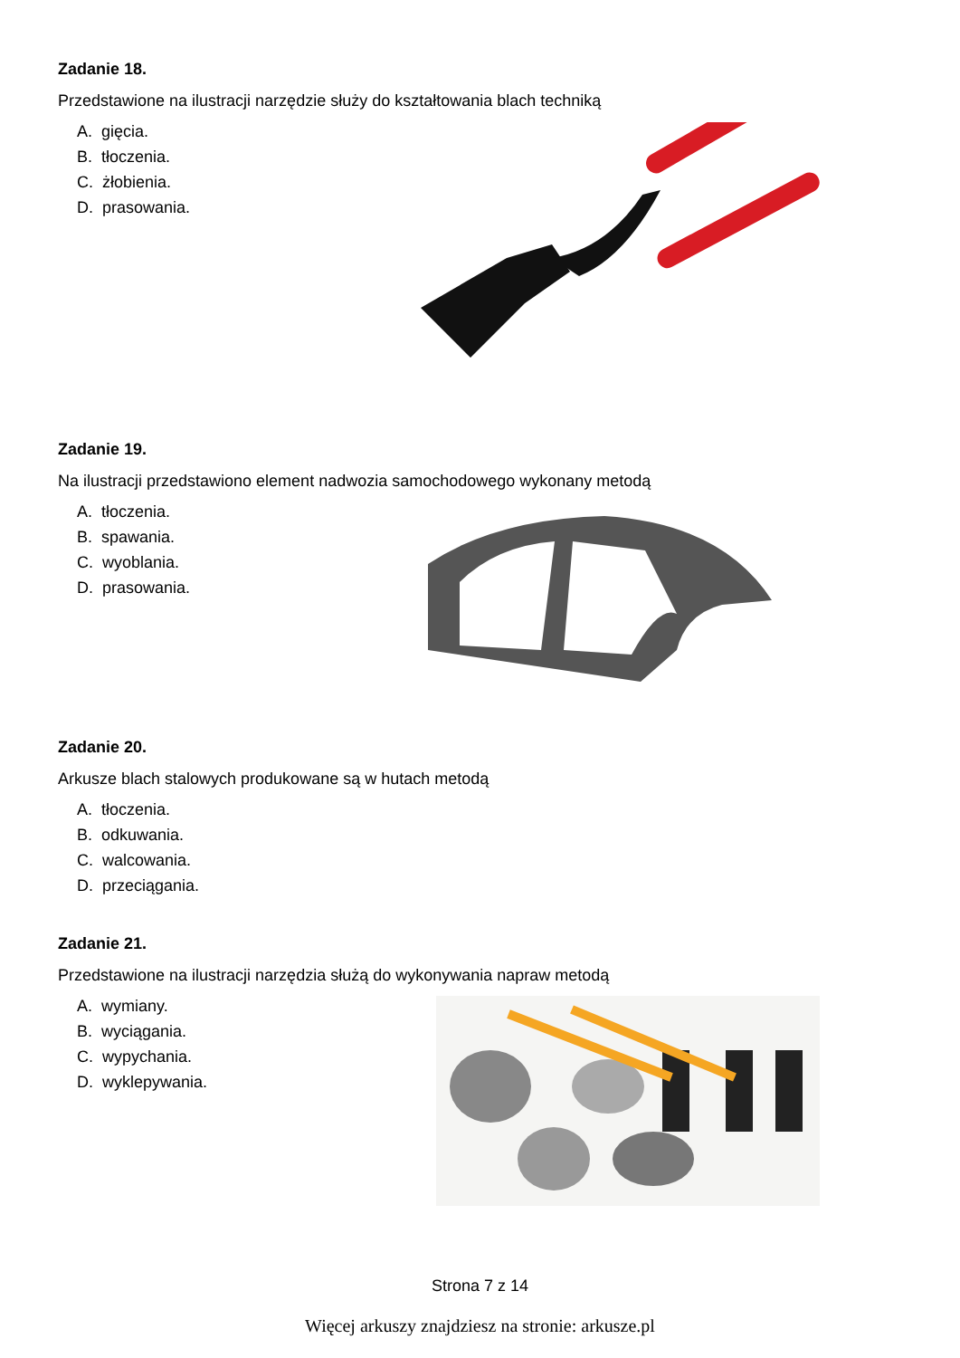Zadanie 18.
Przedstawione na ilustracji narzędzie służy do kształtowania blach techniką
A. gięcia.
B. tłoczenia.
C. żłobienia.
D. prasowania.
Zadanie 19.
Na ilustracji przedstawiono element nadwozia samochodowego wykonany metodą
A. tłoczenia.
B. spawania.
C. wyoblania.
D. prasowania.
Zadanie 20.
Arkusze blach stalowych produkowane są w hutach metodą
A. tłoczenia.
B. odkuwania.
C. walcowania.
D. przeciągania.
Zadanie 21.
Przedstawione na ilustracji narzędzia służą do wykonywania napraw metodą
A. wymiany.
B. wyciągania.
C. wypychania.
D. wyklepywania.
Strona 7 z 14
Więcej arkuszy znajdziesz na stronie: arkusze.pl